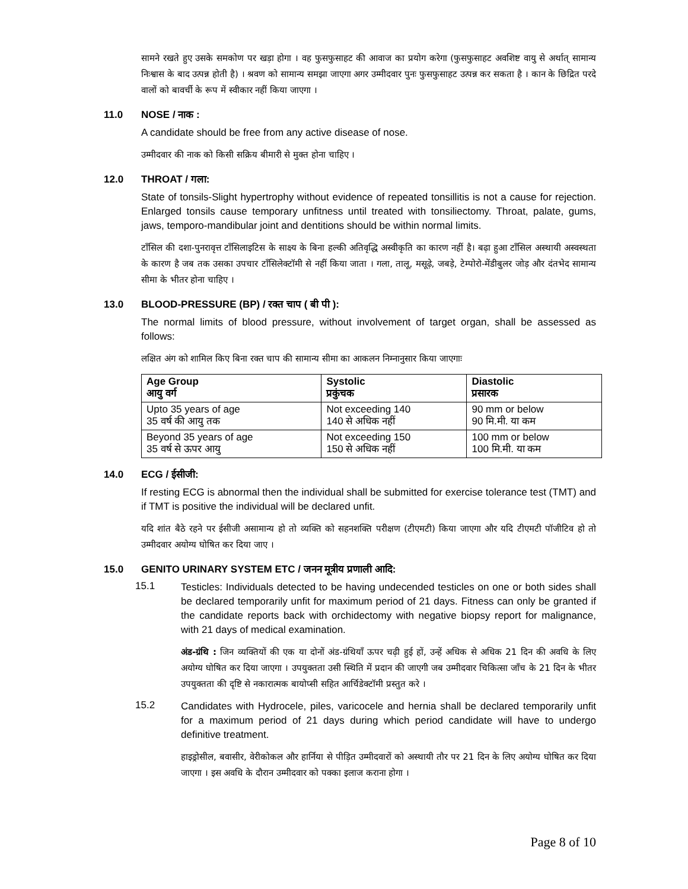सामने रखते हुए उसके समकोण पर खड़ा होगा । वह फुसफुसाहट की आवाज का प्रयोग करेगा (फुसफुसाहट अवशिष्ट वायु से अर्थात् सामान्य निःश्वास के बाद उत्पन्न होती है) । श्रवण को सामान्य समझा जाएगा अगर उम्मीदवार पुनः फुसफुसाहट उत्पन्न कर सकता है । कान के छिद्रित परदे वालों को बावर्ची के रूप में स्वीकार नहीं किया जाएगा ।
11.0 NOSE / नाक :
A candidate should be free from any active disease of nose.
उम्मीदवार की नाक को किसी सक्रिय बीमारी से मुक्त होना चाहिए ।
12.0 THROAT / गला:
State of tonsils-Slight hypertrophy without evidence of repeated tonsillitis is not a cause for rejection. Enlarged tonsils cause temporary unfitness until treated with tonsiliectomy. Throat, palate, gums, jaws, temporo-mandibular joint and dentitions should be within normal limits.
टॉंसिल की दशा-पुनरावृत्त टॉंसिलाइटिस के साक्ष्य के बिना हल्की अतिवृद्धि अस्वीकृति का कारण नहीं है। बढ़ा हुआ टॉंसिल अस्थायी अस्वस्थता के कारण है जब तक उसका उपचार टॉंसिलेक्टॉमी से नहीं किया जाता । गला, तालू, मसूढ़े, जबड़े, टेम्पोरो-मेंडीबुलर जोड़ और दंतभेद सामान्य सीमा के भीतर होना चाहिए ।
13.0 BLOOD-PRESSURE (BP) / रक्त चाप ( बी पी ):
The normal limits of blood pressure, without involvement of target organ, shall be assessed as follows:
लक्षित अंग को शामिल किए बिना रक्त चाप की सामान्य सीमा का आकलन निम्नानुसार किया जाएगाः
| Age Group आयु वर्ग | Systolic प्रकुंचक | Diastolic प्रसारक |
| --- | --- | --- |
| Upto 35 years of age 35 वर्ष की आयु तक | Not exceeding 140 140 से अधिक नहीं | 90 mm or below 90 मि.मी. या कम |
| Beyond 35 years of age 35 वर्ष से ऊपर आयु | Not exceeding 150 150 से अधिक नहीं | 100 mm or below 100 मि.मी. या कम |
14.0 ECG / ईसीजी:
If resting ECG is abnormal then the individual shall be submitted for exercise tolerance test (TMT) and if TMT is positive the individual will be declared unfit.
यदि शांत बैठे रहने पर ईसीजी असामान्य हो तो व्यक्ति को सहनशक्ति परीक्षण (टीएमटी) किया जाएगा और यदि टीएमटी पॉजीटिव हो तो उम्मीदवार अयोग्य घोषित कर दिया जाए ।
15.0 GENITO URINARY SYSTEM ETC / जनन मूत्रीय प्रणाली आदि:
15.1
Testicles: Individuals detected to be having undecended testicles on one or both sides shall be declared temporarily unfit for maximum period of 21 days. Fitness can only be granted if the candidate reports back with orchidectomy with negative biopsy report for malignance, with 21 days of medical examination.
अंड-ग्रंथि : जिन व्यक्तियों की एक या दोनों अंड-ग्रंथियाँ ऊपर चढ़ी हुई हों, उन्हें अधिक से अधिक 21 दिन की अवधि के लिए अयोग्य घोषित कर दिया जाएगा । उपयुक्तता उसी स्थिति में प्रदान की जाएगी जब उम्मीदवार चिकित्सा जाँच के 21 दिन के भीतर उपयुक्तता की दृष्टि से नकारात्मक बायोप्सी सहित आर्चिडेक्टॉमी प्रस्तुत करे ।
15.2
Candidates with Hydrocele, piles, varicocele and hernia shall be declared temporarily unfit for a maximum period of 21 days during which period candidate will have to undergo definitive treatment.
हाइड्रोसील, बवासीर, वेरीकोकल और हार्निया से पीड़ित उम्मीदवारों को अस्थायी तौर पर 21 दिन के लिए अयोग्य घोषित कर दिया जाएगा । इस अवधि के दौरान उम्मीदवार को पक्का इलाज कराना होगा ।
Page 8 of 10